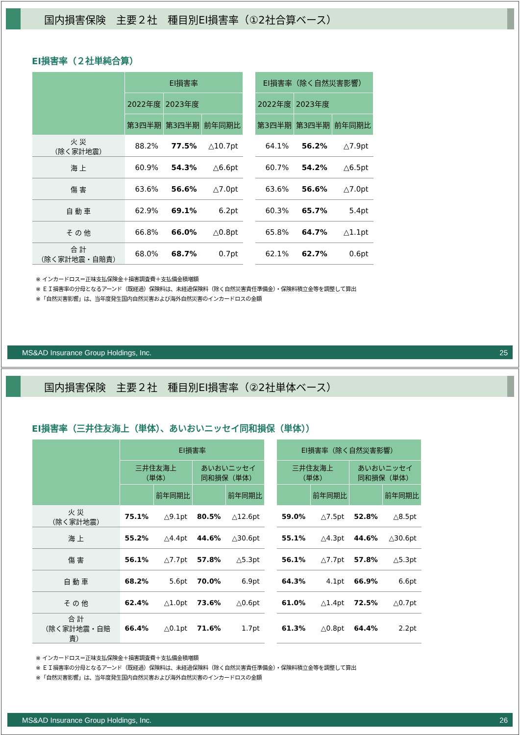国内損害保険　主要２社　種目別EI損害率（①2社合算ベース）
EI損害率（２社単純合算）
| | EI損害率 | | | | EI損害率（除く自然災害影響） | | |
| | 2022年度 | 2023年度 | | | 2022年度 | 2023年度 | |
| | 第3四半期 | 第3四半期 | 前年同期比 | | 第3四半期 | 第3四半期 | 前年同期比 |
| 火 災 （除く家計地震） | 88.2% | 77.5% | △10.7pt | | 64.1% | 56.2% | △7.9pt |
| 海 上 | 60.9% | 54.3% | △6.6pt | | 60.7% | 54.2% | △6.5pt |
| 傷 害 | 63.6% | 56.6% | △7.0pt | | 63.6% | 56.6% | △7.0pt |
| 自 動 車 | 62.9% | 69.1% | 6.2pt | | 60.3% | 65.7% | 5.4pt |
| そ の 他 | 66.8% | 66.0% | △0.8pt | | 65.8% | 64.7% | △1.1pt |
| 合 計 （除く家計地震・自賠責） | 68.0% | 68.7% | 0.7pt | | 62.1% | 62.7% | 0.6pt |
※ インカードロス＝正味支払保険金＋損害調査費＋支払備金積増額
※ ＥＩ損害率の分母となるアーンド（既経過）保険料は、未経過保険料（除く自然災害責任準備金）・保険料積立金等を調整して算出
※「自然災害影響」は、当年度発生国内自然災害および海外自然災害のインカードロスの金額
MS&AD Insurance Group Holdings, Inc. 25
国内損害保険　主要２社　種目別EI損害率（②2社単体ベース）
EI損害率（三井住友海上（単体）、あいおいニッセイ同和損保（単体））
| | EI損害率 | | | | | EI損害率（除く自然災害影響） | | | |
| | 三井住友海上 （単体） | | あいおいニッセイ 同和損保（単体） | | | 三井住友海上 （単体） | | あいおいニッセイ 同和損保（単体） | |
| | | 前年同期比 | | 前年同期比 | | | 前年同期比 | | 前年同期比 |
| 火 災 （除く家計地震） | 75.1% | △9.1pt | 80.5% | △12.6pt | | 59.0% | △7.5pt | 52.8% | △8.5pt |
| 海 上 | 55.2% | △4.4pt | 44.6% | △30.6pt | | 55.1% | △4.3pt | 44.6% | △30.6pt |
| 傷 害 | 56.1% | △7.7pt | 57.8% | △5.3pt | | 56.1% | △7.7pt | 57.8% | △5.3pt |
| 自 動 車 | 68.2% | 5.6pt | 70.0% | 6.9pt | | 64.3% | 4.1pt | 66.9% | 6.6pt |
| そ の 他 | 62.4% | △1.0pt | 73.6% | △0.6pt | | 61.0% | △1.4pt | 72.5% | △0.7pt |
| 合 計 （除く家計地震・自賠責） | 66.4% | △0.1pt | 71.6% | 1.7pt | | 61.3% | △0.8pt | 64.4% | 2.2pt |
※ インカードロス＝正味支払保険金＋損害調査費＋支払備金積増額
※ ＥＩ損害率の分母となるアーンド（既経過）保険料は、未経過保険料（除く自然災害責任準備金）・保険料積立金等を調整して算出
※「自然災害影響」は、当年度発生国内自然災害および海外自然災害のインカードロスの金額
MS&AD Insurance Group Holdings, Inc. 26